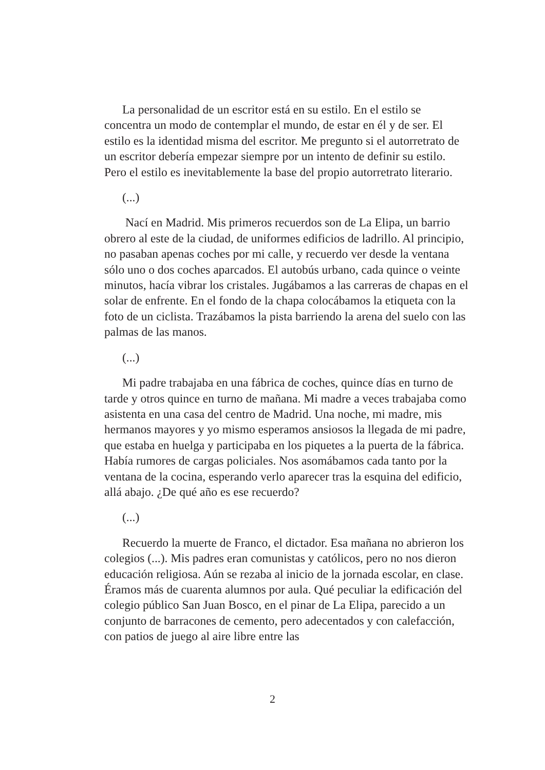La personalidad de un escritor está en su estilo. En el estilo se concentra un modo de contemplar el mundo, de estar en él y de ser. El estilo es la identidad misma del escritor. Me pregunto si el autorretrato de un escritor debería empezar siempre por un intento de definir su estilo. Pero el estilo es inevitablemente la base del propio autorretrato literario.
(...)
Nací en Madrid. Mis primeros recuerdos son de La Elipa, un barrio obrero al este de la ciudad, de uniformes edificios de ladrillo. Al principio, no pasaban apenas coches por mi calle, y recuerdo ver desde la ventana sólo uno o dos coches aparcados. El autobús urbano, cada quince o veinte minutos, hacía vibrar los cristales. Jugábamos a las carreras de chapas en el solar de enfrente. En el fondo de la chapa colocábamos la etiqueta con la foto de un ciclista. Trazábamos la pista barriendo la arena del suelo con las palmas de las manos.
(...)
Mi padre trabajaba en una fábrica de coches, quince días en turno de tarde y otros quince en turno de mañana. Mi madre a veces trabajaba como asistenta en una casa del centro de Madrid. Una noche, mi madre, mis hermanos mayores y yo mismo esperamos ansiosos la llegada de mi padre, que estaba en huelga y participaba en los piquetes a la puerta de la fábrica. Había rumores de cargas policiales. Nos asomábamos cada tanto por la ventana de la cocina, esperando verlo aparecer tras la esquina del edificio, allá abajo. ¿De qué año es ese recuerdo?
(...)
Recuerdo la muerte de Franco, el dictador. Esa mañana no abrieron los colegios (...). Mis padres eran comunistas y católicos, pero no nos dieron educación religiosa. Aún se rezaba al inicio de la jornada escolar, en clase. Éramos más de cuarenta alumnos por aula. Qué peculiar la edificación del colegio público San Juan Bosco, en el pinar de La Elipa, parecido a un conjunto de barracones de cemento, pero adecentados y con calefacción, con patios de juego al aire libre entre las
2